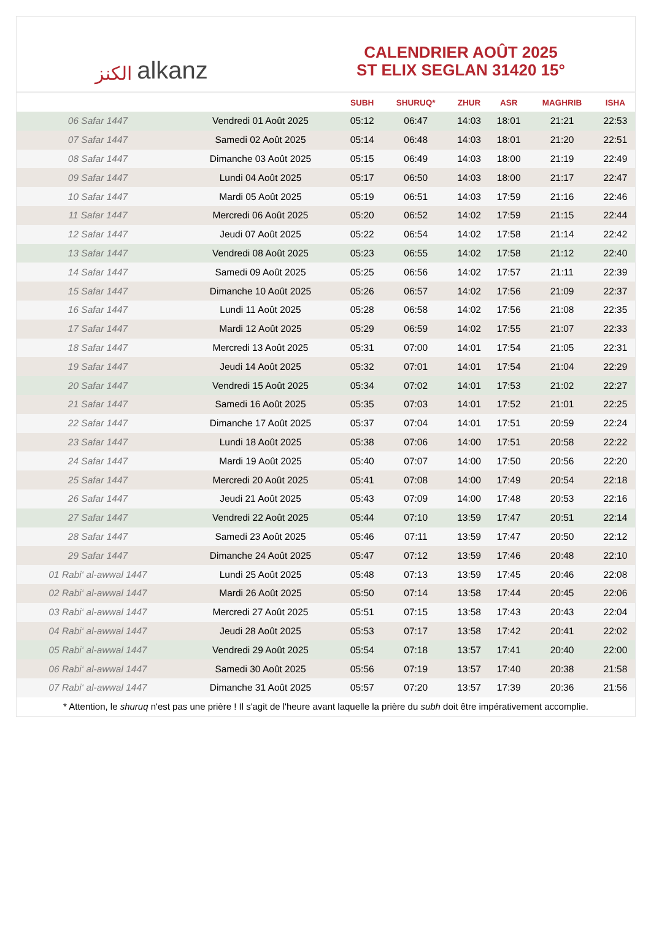الكنز alkanz
CALENDRIER AOÛT 2025
ST ELIX SEGLAN 31420 15°
| | | SUBH | SHURUQ* | ZHUR | ASR | MAGHRIB | ISHA |
| --- | --- | --- | --- | --- | --- | --- | --- |
| 06 Safar 1447 | Vendredi 01 Août 2025 | 05:12 | 06:47 | 14:03 | 18:01 | 21:21 | 22:53 |
| 07 Safar 1447 | Samedi 02 Août 2025 | 05:14 | 06:48 | 14:03 | 18:01 | 21:20 | 22:51 |
| 08 Safar 1447 | Dimanche 03 Août 2025 | 05:15 | 06:49 | 14:03 | 18:00 | 21:19 | 22:49 |
| 09 Safar 1447 | Lundi 04 Août 2025 | 05:17 | 06:50 | 14:03 | 18:00 | 21:17 | 22:47 |
| 10 Safar 1447 | Mardi 05 Août 2025 | 05:19 | 06:51 | 14:03 | 17:59 | 21:16 | 22:46 |
| 11 Safar 1447 | Mercredi 06 Août 2025 | 05:20 | 06:52 | 14:02 | 17:59 | 21:15 | 22:44 |
| 12 Safar 1447 | Jeudi 07 Août 2025 | 05:22 | 06:54 | 14:02 | 17:58 | 21:14 | 22:42 |
| 13 Safar 1447 | Vendredi 08 Août 2025 | 05:23 | 06:55 | 14:02 | 17:58 | 21:12 | 22:40 |
| 14 Safar 1447 | Samedi 09 Août 2025 | 05:25 | 06:56 | 14:02 | 17:57 | 21:11 | 22:39 |
| 15 Safar 1447 | Dimanche 10 Août 2025 | 05:26 | 06:57 | 14:02 | 17:56 | 21:09 | 22:37 |
| 16 Safar 1447 | Lundi 11 Août 2025 | 05:28 | 06:58 | 14:02 | 17:56 | 21:08 | 22:35 |
| 17 Safar 1447 | Mardi 12 Août 2025 | 05:29 | 06:59 | 14:02 | 17:55 | 21:07 | 22:33 |
| 18 Safar 1447 | Mercredi 13 Août 2025 | 05:31 | 07:00 | 14:01 | 17:54 | 21:05 | 22:31 |
| 19 Safar 1447 | Jeudi 14 Août 2025 | 05:32 | 07:01 | 14:01 | 17:54 | 21:04 | 22:29 |
| 20 Safar 1447 | Vendredi 15 Août 2025 | 05:34 | 07:02 | 14:01 | 17:53 | 21:02 | 22:27 |
| 21 Safar 1447 | Samedi 16 Août 2025 | 05:35 | 07:03 | 14:01 | 17:52 | 21:01 | 22:25 |
| 22 Safar 1447 | Dimanche 17 Août 2025 | 05:37 | 07:04 | 14:01 | 17:51 | 20:59 | 22:24 |
| 23 Safar 1447 | Lundi 18 Août 2025 | 05:38 | 07:06 | 14:00 | 17:51 | 20:58 | 22:22 |
| 24 Safar 1447 | Mardi 19 Août 2025 | 05:40 | 07:07 | 14:00 | 17:50 | 20:56 | 22:20 |
| 25 Safar 1447 | Mercredi 20 Août 2025 | 05:41 | 07:08 | 14:00 | 17:49 | 20:54 | 22:18 |
| 26 Safar 1447 | Jeudi 21 Août 2025 | 05:43 | 07:09 | 14:00 | 17:48 | 20:53 | 22:16 |
| 27 Safar 1447 | Vendredi 22 Août 2025 | 05:44 | 07:10 | 13:59 | 17:47 | 20:51 | 22:14 |
| 28 Safar 1447 | Samedi 23 Août 2025 | 05:46 | 07:11 | 13:59 | 17:47 | 20:50 | 22:12 |
| 29 Safar 1447 | Dimanche 24 Août 2025 | 05:47 | 07:12 | 13:59 | 17:46 | 20:48 | 22:10 |
| 01 Rabi‘ al-awwal 1447 | Lundi 25 Août 2025 | 05:48 | 07:13 | 13:59 | 17:45 | 20:46 | 22:08 |
| 02 Rabi‘ al-awwal 1447 | Mardi 26 Août 2025 | 05:50 | 07:14 | 13:58 | 17:44 | 20:45 | 22:06 |
| 03 Rabi‘ al-awwal 1447 | Mercredi 27 Août 2025 | 05:51 | 07:15 | 13:58 | 17:43 | 20:43 | 22:04 |
| 04 Rabi‘ al-awwal 1447 | Jeudi 28 Août 2025 | 05:53 | 07:17 | 13:58 | 17:42 | 20:41 | 22:02 |
| 05 Rabi‘ al-awwal 1447 | Vendredi 29 Août 2025 | 05:54 | 07:18 | 13:57 | 17:41 | 20:40 | 22:00 |
| 06 Rabi‘ al-awwal 1447 | Samedi 30 Août 2025 | 05:56 | 07:19 | 13:57 | 17:40 | 20:38 | 21:58 |
| 07 Rabi‘ al-awwal 1447 | Dimanche 31 Août 2025 | 05:57 | 07:20 | 13:57 | 17:39 | 20:36 | 21:56 |
* Attention, le shuruq n'est pas une prière ! Il s'agit de l'heure avant laquelle la prière du subh doit être impérativement accomplie.